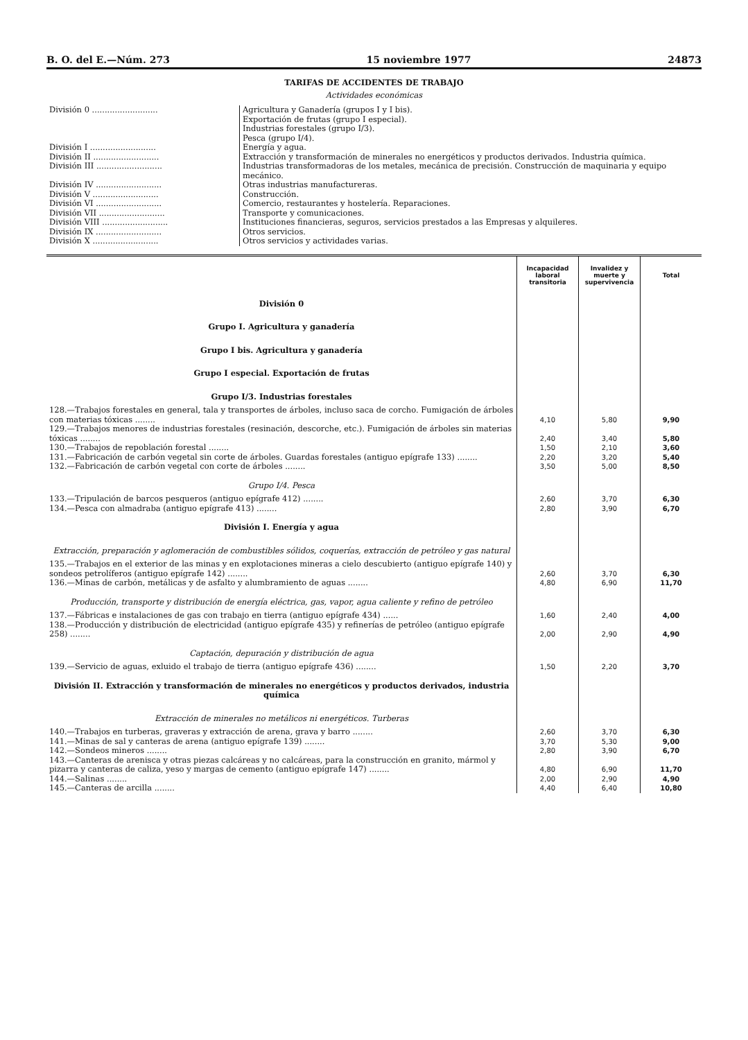B. O. del E.—Núm. 273 15 noviembre 1977 24873
TARIFAS DE ACCIDENTES DE TRABAJO
Actividades económicas
| División 0 .......................... | Agricultura y Ganadería (grupos I y I bis). Exportación de frutas (grupo I especial). Industrias forestales (grupo I/3). Pesca (grupo I/4). |
| División I .......................... | Energía y agua. |
| División II .......................... | Extracción y transformación de minerales no energéticos y productos derivados. Industria química. |
| División III .......................... | Industrias transformadoras de los metales, mecánica de precisión. Construcción de maquinaria y equipo mecánico. |
| División IV .......................... | Otras industrias manufactureras. |
| División V .......................... | Construcción. |
| División VI .......................... | Comercio, restaurantes y hostelería. Reparaciones. |
| División VII .......................... | Transporte y comunicaciones. |
| División VIII .......................... | Instituciones financieras, seguros, servicios prestados a las Empresas y alquileres. |
| División IX .......................... | Otros servicios. |
| División X .......................... | Otros servicios y actividades varias. |
| | Incapacidad laboral transitoria | Invalidez y muerte y supervivencia | Total |
| --- | --- | --- | --- |
| División 0 | | | |
| Grupo I. Agricultura y ganadería | | | |
| Grupo I bis. Agricultura y ganadería | | | |
| Grupo I especial. Exportación de frutas | | | |
| Grupo I/3. Industrias forestales | | | |
| 128.—Trabajos forestales en general, tala y transportes de árboles, incluso saca de corcho. Fumigación de árboles con materias tóxicas ........ | 4,10 | 5,80 | 9,90 |
| 129.—Trabajos menores de industrias forestales (resinación, descorche, etc.). Fumigación de árboles sin materias tóxicas ........ | 2,40 | 3,40 | 5,80 |
| 130.—Trabajos de repoblación forestal ........ | 1,50 | 2,10 | 3,60 |
| 131.—Fabricación de carbón vegetal sin corte de árboles. Guardas forestales (antiguo epígrafe 133) ........ | 2,20 | 3,20 | 5,40 |
| 132.—Fabricación de carbón vegetal con corte de árboles ........ | 3,50 | 5,00 | 8,50 |
| Grupo I/4. Pesca | | | |
| 133.—Tripulación de barcos pesqueros (antiguo epígrafe 412) ........ | 2,60 | 3,70 | 6,30 |
| 134.—Pesca con almadraba (antiguo epígrafe 413) ........ | 2,80 | 3,90 | 6,70 |
| División I. Energía y agua | | | |
| Extracción, preparación y aglomeración de combustibles sólidos, coquerías, extracción de petróleo y gas natural | | | |
| 135.—Trabajos en el exterior de las minas y en explotaciones mineras a cielo descubierto (antiguo epígrafe 140) y sondeos petrolíferos (antiguo epígrafe 142) ........ | 2,60 | 3,70 | 6,30 |
| 136.—Minas de carbón, metálicas y de asfalto y alumbramiento de aguas ........ | 4,80 | 6,90 | 11,70 |
| Producción, transporte y distribución de energía eléctrica, gas, vapor, agua caliente y refino de petróleo | | | |
| 137.—Fábricas e instalaciones de gas con trabajo en tierra (antiguo epígrafe 434) ...... | 1,60 | 2,40 | 4,00 |
| 138.—Producción y distribución de electricidad (antiguo epígrafe 435) y refinerías de petróleo (antiguo epígrafe 258) ........ | 2,00 | 2,90 | 4,90 |
| Captación, depuración y distribución de agua | | | |
| 139.—Servicio de aguas, exluido el trabajo de tierra (antiguo epígrafe 436) ........ | 1,50 | 2,20 | 3,70 |
| División II. Extracción y transformación de minerales no energéticos y productos derivados, industria química | | | |
| Extracción de minerales no metálicos ni energéticos. Turberas | | | |
| 140.—Trabajos en turberas, graveras y extracción de arena, grava y barro ........ | 2,60 | 3,70 | 6,30 |
| 141.—Minas de sal y canteras de arena (antiguo epígrafe 139) ........ | 3,70 | 5,30 | 9,00 |
| 142.—Sondeos mineros ........ | 2,80 | 3,90 | 6,70 |
| 143.—Canteras de arenisca y otras piezas calcáreas y no calcáreas, para la construcción en granito, mármol y pizarra y canteras de caliza, yeso y margas de cemento (antiguo epígrafe 147) ........ | 4,80 | 6,90 | 11,70 |
| 144.—Salinas ........ | 2,00 | 2,90 | 4,90 |
| 145.—Canteras de arcilla ........ | 4,40 | 6,40 | 10,80 |